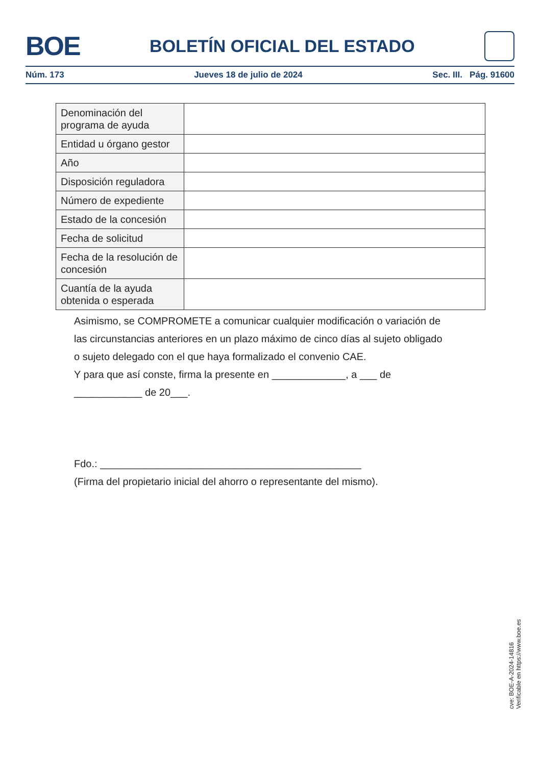BOE
BOLETÍN OFICIAL DEL ESTADO
Núm. 173 Jueves 18 de julio de 2024 Sec. III. Pág. 91600
| Denominación del programa de ayuda | |
| Entidad u órgano gestor | |
| Año | |
| Disposición reguladora | |
| Número de expediente | |
| Estado de la concesión | |
| Fecha de solicitud | |
| Fecha de la resolución de concesión | |
| Cuantía de la ayuda obtenida o esperada | |
Asimismo, se COMPROMETE a comunicar cualquier modificación o variación de las circunstancias anteriores en un plazo máximo de cinco días al sujeto obligado o sujeto delegado con el que haya formalizado el convenio CAE.
Y para que así conste, firma la presente en _____________, a ___ de ____________ de 20___.
Fdo.: ______________________________________________
(Firma del propietario inicial del ahorro o representante del mismo).
cve: BOE-A-2024-14816
Verificable en https://www.boe.es